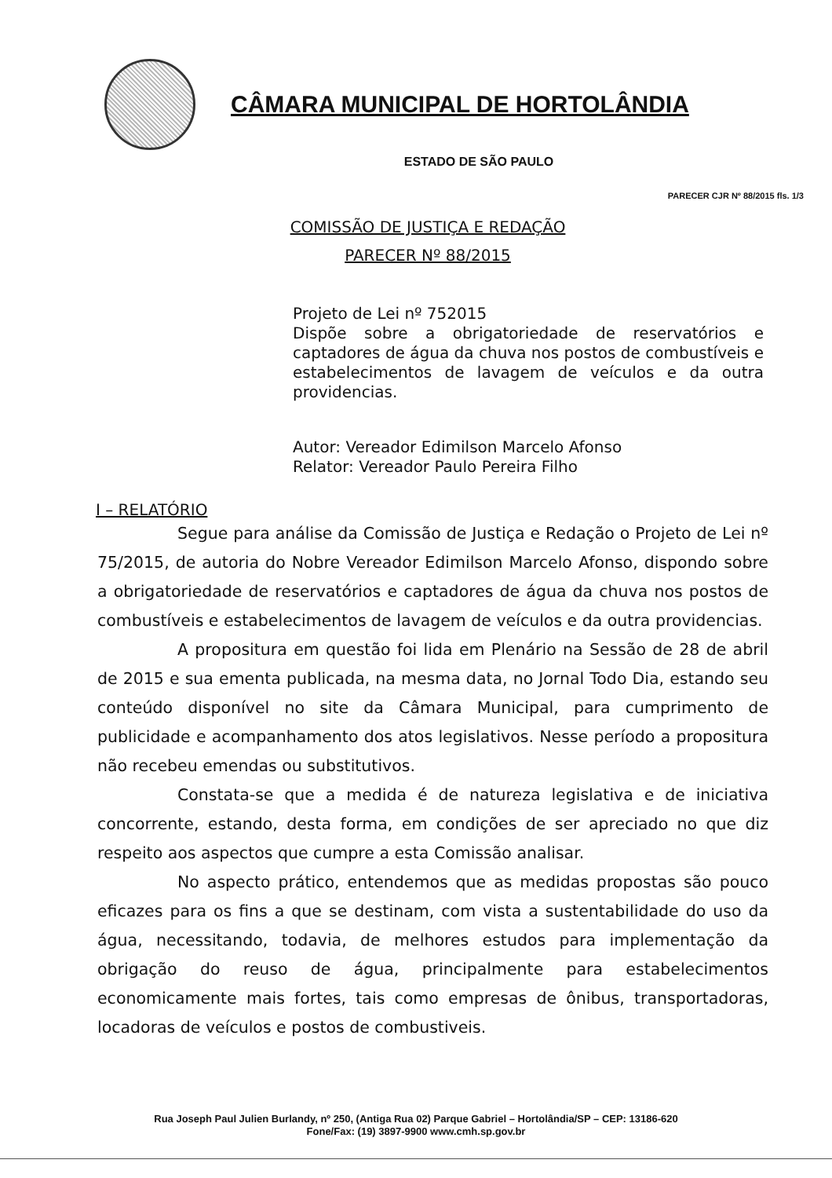CÂMARA MUNICIPAL DE HORTOLÂNDIA
ESTADO DE SÃO PAULO
PARECER CJR Nº 88/2015 fls. 1/3
COMISSÃO DE JUSTIÇA E REDAÇÃO
PARECER Nº 88/2015
Projeto de Lei nº 752015
Dispõe sobre a obrigatoriedade de reservatórios e captadores de água da chuva nos postos de combustíveis e estabelecimentos de lavagem de veículos e da outra providencias.
Autor: Vereador Edimilson Marcelo Afonso
Relator: Vereador Paulo Pereira Filho
I – RELATÓRIO
Segue para análise da Comissão de Justiça e Redação o Projeto de Lei nº 75/2015, de autoria do Nobre Vereador Edimilson Marcelo Afonso, dispondo sobre a obrigatoriedade de reservatórios e captadores de água da chuva nos postos de combustíveis e estabelecimentos de lavagem de veículos e da outra providencias.
A propositura em questão foi lida em Plenário na Sessão de 28 de abril de 2015 e sua ementa publicada, na mesma data, no Jornal Todo Dia, estando seu conteúdo disponível no site da Câmara Municipal, para cumprimento de publicidade e acompanhamento dos atos legislativos. Nesse período a propositura não recebeu emendas ou substitutivos.
Constata-se que a medida é de natureza legislativa e de iniciativa concorrente, estando, desta forma, em condições de ser apreciado no que diz respeito aos aspectos que cumpre a esta Comissão analisar.
No aspecto prático, entendemos que as medidas propostas são pouco eficazes para os fins a que se destinam, com vista a sustentabilidade do uso da água, necessitando, todavia, de melhores estudos para implementação da obrigação do reuso de água, principalmente para estabelecimentos economicamente mais fortes, tais como empresas de ônibus, transportadoras, locadoras de veículos e postos de combustiveis.
Rua Joseph Paul Julien Burlandy, nº 250, (Antiga Rua 02) Parque Gabriel – Hortolândia/SP – CEP: 13186-620
Fone/Fax: (19) 3897-9900 www.cmh.sp.gov.br